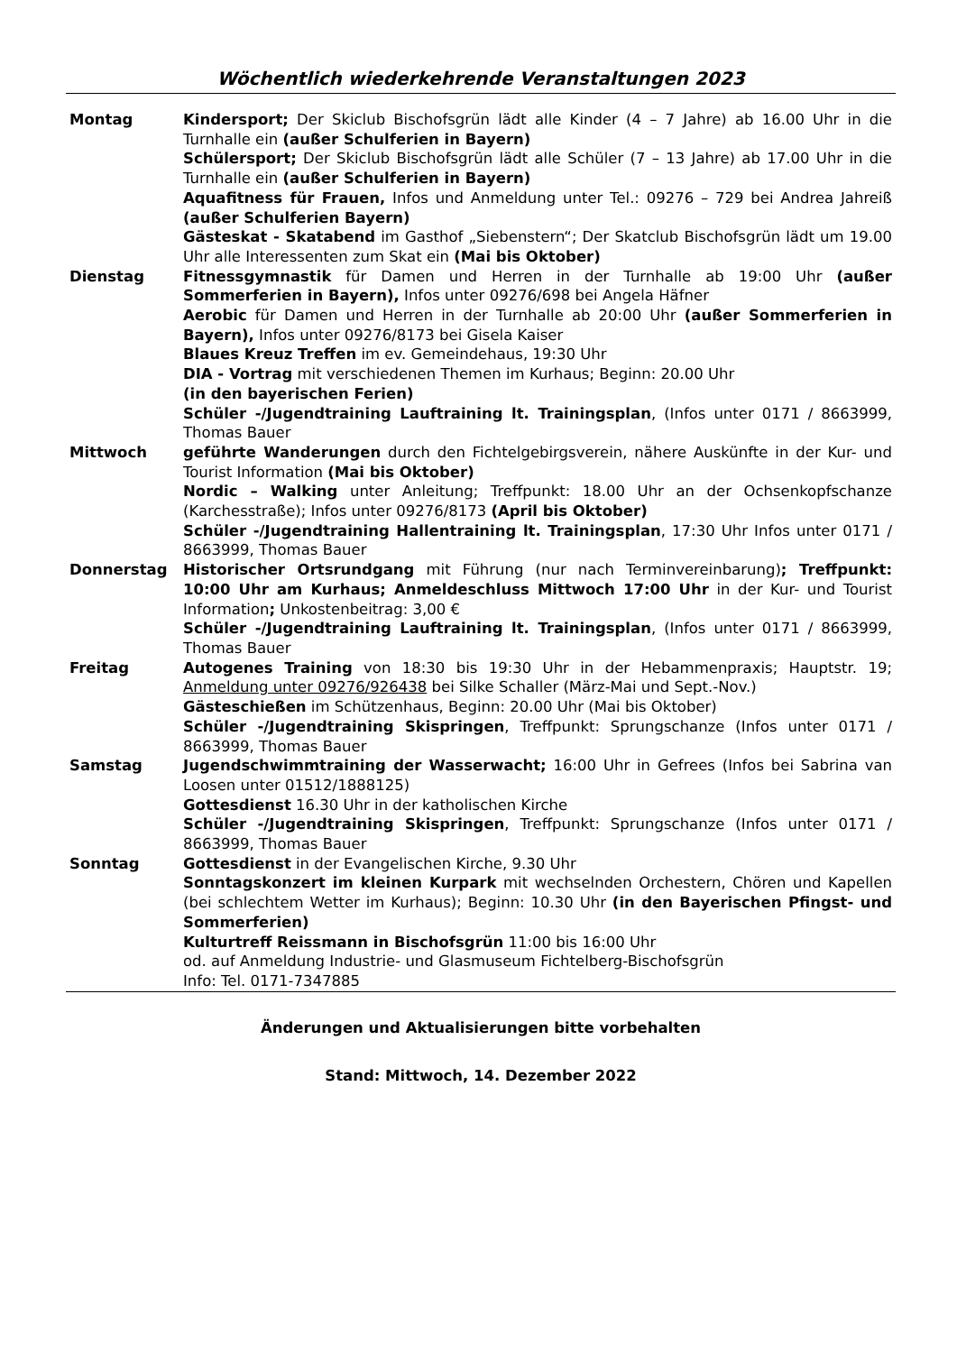Wöchentlich wiederkehrende Veranstaltungen 2023
| Montag | Kindersport; Der Skiclub Bischofsgrün lädt alle Kinder (4 – 7 Jahre) ab 16.00 Uhr in die Turnhalle ein (außer Schulferien in Bayern) Schülersport; Der Skiclub Bischofsgrün lädt alle Schüler (7 – 13 Jahre) ab 17.00 Uhr in die Turnhalle ein (außer Schulferien in Bayern) Aquafitness für Frauen, Infos und Anmeldung unter Tel.: 09276 – 729 bei Andrea Jahreiß (außer Schulferien Bayern) Gästeskat - Skatabend im Gasthof „Siebenstern“; Der Skatclub Bischofsgrün lädt um 19.00 Uhr alle Interessenten zum Skat ein (Mai bis Oktober) |
| Dienstag | Fitnessgymnastik für Damen und Herren in der Turnhalle ab 19:00 Uhr (außer Sommerferien in Bayern), Infos unter 09276/698 bei Angela Häfner Aerobic für Damen und Herren in der Turnhalle ab 20:00 Uhr (außer Sommerferien in Bayern), Infos unter 09276/8173 bei Gisela Kaiser Blaues Kreuz Treffen im ev. Gemeindehaus, 19:30 Uhr DIA - Vortrag mit verschiedenen Themen im Kurhaus; Beginn: 20.00 Uhr (in den bayerischen Ferien) Schüler -/Jugendtraining Lauftraining lt. Trainingsplan , (Infos unter 0171 / 8663999, Thomas Bauer |
| Mittwoch | geführte Wanderungen durch den Fichtelgebirgsverein, nähere Auskünfte in der Kur- und Tourist Information (Mai bis Oktober) Nordic – Walking unter Anleitung; Treffpunkt: 18.00 Uhr an der Ochsenkopfschanze (Karchesstraße); Infos unter 09276/8173 (April bis Oktober) Schüler -/Jugendtraining Hallentraining lt. Trainingsplan , 17:30 Uhr Infos unter 0171 / 8663999, Thomas Bauer |
| Donnerstag | Historischer Ortsrundgang mit Führung (nur nach Terminvereinbarung) ; Treffpunkt: 10:00 Uhr am Kurhaus; Anmeldeschluss Mittwoch 17:00 Uhr in der Kur- und Tourist Information ; Unkostenbeitrag: 3,00 € Schüler -/Jugendtraining Lauftraining lt. Trainingsplan , (Infos unter 0171 / 8663999, Thomas Bauer |
| Freitag | Autogenes Training von 18:30 bis 19:30 Uhr in der Hebammenpraxis; Hauptstr. 19; Anmeldung unter 09276/926438 bei Silke Schaller (März-Mai und Sept.-Nov.) Gästeschießen im Schützenhaus, Beginn: 20.00 Uhr (Mai bis Oktober) Schüler -/Jugendtraining Skispringen , Treffpunkt: Sprungschanze (Infos unter 0171 / 8663999, Thomas Bauer |
| Samstag | Jugendschwimmtraining der Wasserwacht; 16:00 Uhr in Gefrees (Infos bei Sabrina van Loosen unter 01512/1888125) Gottesdienst 16.30 Uhr in der katholischen Kirche Schüler -/Jugendtraining Skispringen , Treffpunkt: Sprungschanze (Infos unter 0171 / 8663999, Thomas Bauer |
| Sonntag | Gottesdienst in der Evangelischen Kirche, 9.30 Uhr Sonntagskonzert im kleinen Kurpark mit wechselnden Orchestern, Chören und Kapellen (bei schlechtem Wetter im Kurhaus); Beginn: 10.30 Uhr (in den Bayerischen Pfingst- und Sommerferien) Kulturtreff Reissmann in Bischofsgrün 11:00 bis 16:00 Uhr od. auf Anmeldung Industrie- und Glasmuseum Fichtelberg-Bischofsgrün Info: Tel. 0171-7347885 |
Änderungen und Aktualisierungen bitte vorbehalten
Stand: Mittwoch, 14. Dezember 2022